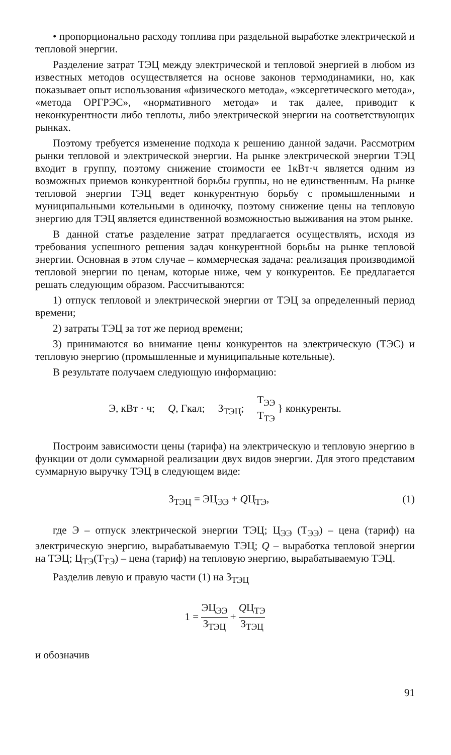• пропорционально расходу топлива при раздельной выработке электрической и тепловой энергии.
Разделение затрат ТЭЦ между электрической и тепловой энергией в любом из известных методов осуществляется на основе законов термодинамики, но, как показывает опыт использования «физического метода», «эксергетического метода», «метода ОРГРЭС», «нормативного метода» и так далее, приводит к неконкурентности либо теплоты, либо электрической энергии на соответствующих рынках.
Поэтому требуется изменение подхода к решению данной задачи. Рассмотрим рынки тепловой и электрической энергии. На рынке электрической энергии ТЭЦ входит в группу, поэтому снижение стоимости ее 1кВт·ч является одним из возможных приемов конкурентной борьбы группы, но не единственным. На рынке тепловой энергии ТЭЦ ведет конкурентную борьбу с промышленными и муниципальными котельными в одиночку, поэтому снижение цены на тепловую энергию для ТЭЦ является единственной возможностью выживания на этом рынке.
В данной статье разделение затрат предлагается осуществлять, исходя из требования успешного решения задач конкурентной борьбы на рынке тепловой энергии. Основная в этом случае – коммерческая задача: реализация производимой тепловой энергии по ценам, которые ниже, чем у конкурентов. Ее предлагается решать следующим образом. Рассчитываются:
1) отпуск тепловой и электрической энергии от ТЭЦ за определенный период времени;
2) затраты ТЭЦ за тот же период времени;
3) принимаются во внимание цены конкурентов на электрическую (ТЭС) и тепловую энергию (промышленные и муниципальные котельные).
В результате получаем следующую информацию:
Э, кВт · ч; Q, Гкал; З<sub>ТЭЦ</sub>; Т<sub>ЭЭ</sub> Т<sub>ТЭ</sub> } конкуренты.
Построим зависимости цены (тарифа) на электрическую и тепловую энергию в функции от доли суммарной реализации двух видов энергии. Для этого представим суммарную выручку ТЭЦ в следующем виде:
З<sub>ТЭЦ</sub> = ЭЦ<sub>ЭЭ</sub> + QЦ<sub>ТЭ</sub>, (1)
где Э – отпуск электрической энергии ТЭЦ; Ц<sub>ЭЭ</sub> (Т<sub>ЭЭ</sub>) – цена (тариф) на электрическую энергию, вырабатываемую ТЭЦ; Q – выработка тепловой энергии на ТЭЦ; Ц<sub>ТЭ</sub>(Т<sub>ТЭ</sub>) – цена (тариф) на тепловую энергию, вырабатываемую ТЭЦ.
Разделив левую и правую части (1) на З<sub>ТЭЦ</sub>
1 = ЭЦ<sub>ЭЭ</sub> З<sub>ТЭЦ</sub> + QЦ<sub>ТЭ</sub> З<sub>ТЭЦ</sub>
и обозначив
91